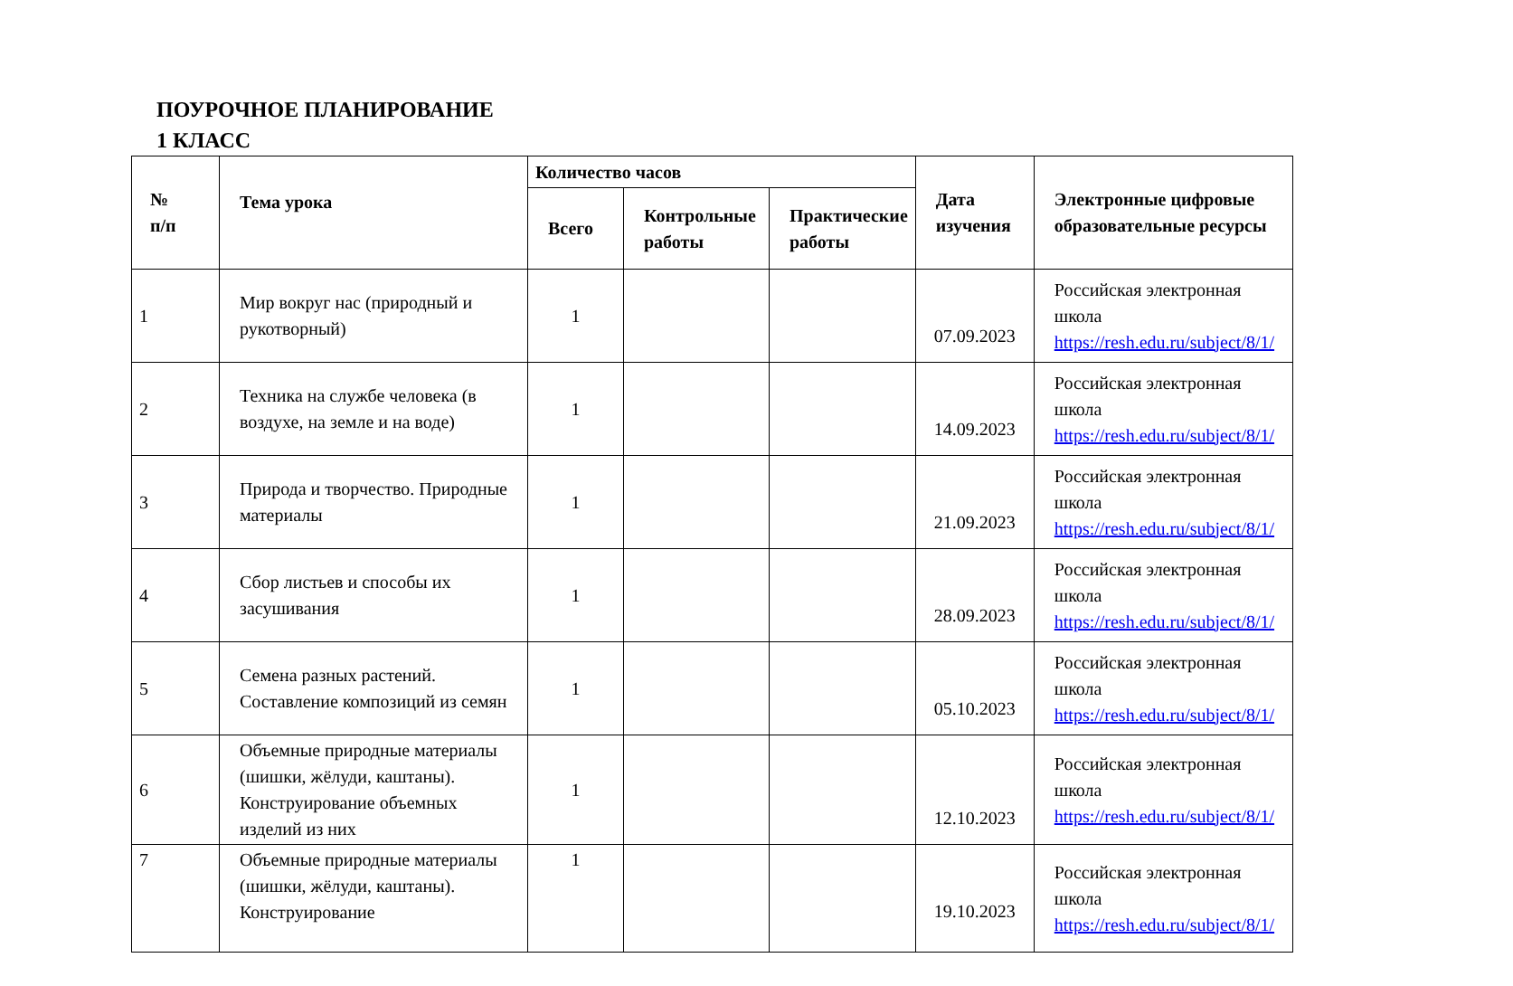ПОУРОЧНОЕ ПЛАНИРОВАНИЕ
1 КЛАСС
| № п/п | Тема урока | Количество часов | | | Дата изучения | Электронные цифровые образовательные ресурсы |
| --- | --- | --- | --- | --- | --- | --- |
| | | Всего | Контрольные работы | Практические работы | | |
| 1 | Мир вокруг нас (природный и рукотворный) | 1 | | | 07.09.2023 | Российская электронная школа https://resh.edu.ru/subject/8/1/ |
| 2 | Техника на службе человека (в воздухе, на земле и на воде) | 1 | | | 14.09.2023 | Российская электронная школа https://resh.edu.ru/subject/8/1/ |
| 3 | Природа и творчество. Природные материалы | 1 | | | 21.09.2023 | Российская электронная школа https://resh.edu.ru/subject/8/1/ |
| 4 | Сбор листьев и способы их засушивания | 1 | | | 28.09.2023 | Российская электронная школа https://resh.edu.ru/subject/8/1/ |
| 5 | Семена разных растений. Составление композиций из семян | 1 | | | 05.10.2023 | Российская электронная школа https://resh.edu.ru/subject/8/1/ |
| 6 | Объемные природные материалы (шишки, жёлуди, каштаны). Конструирование объемных изделий из них | 1 | | | 12.10.2023 | Российская электронная школа https://resh.edu.ru/subject/8/1/ |
| 7 | Объемные природные материалы (шишки, жёлуди, каштаны). Конструирование | 1 | | | 19.10.2023 | Российская электронная школа https://resh.edu.ru/subject/8/1/ |